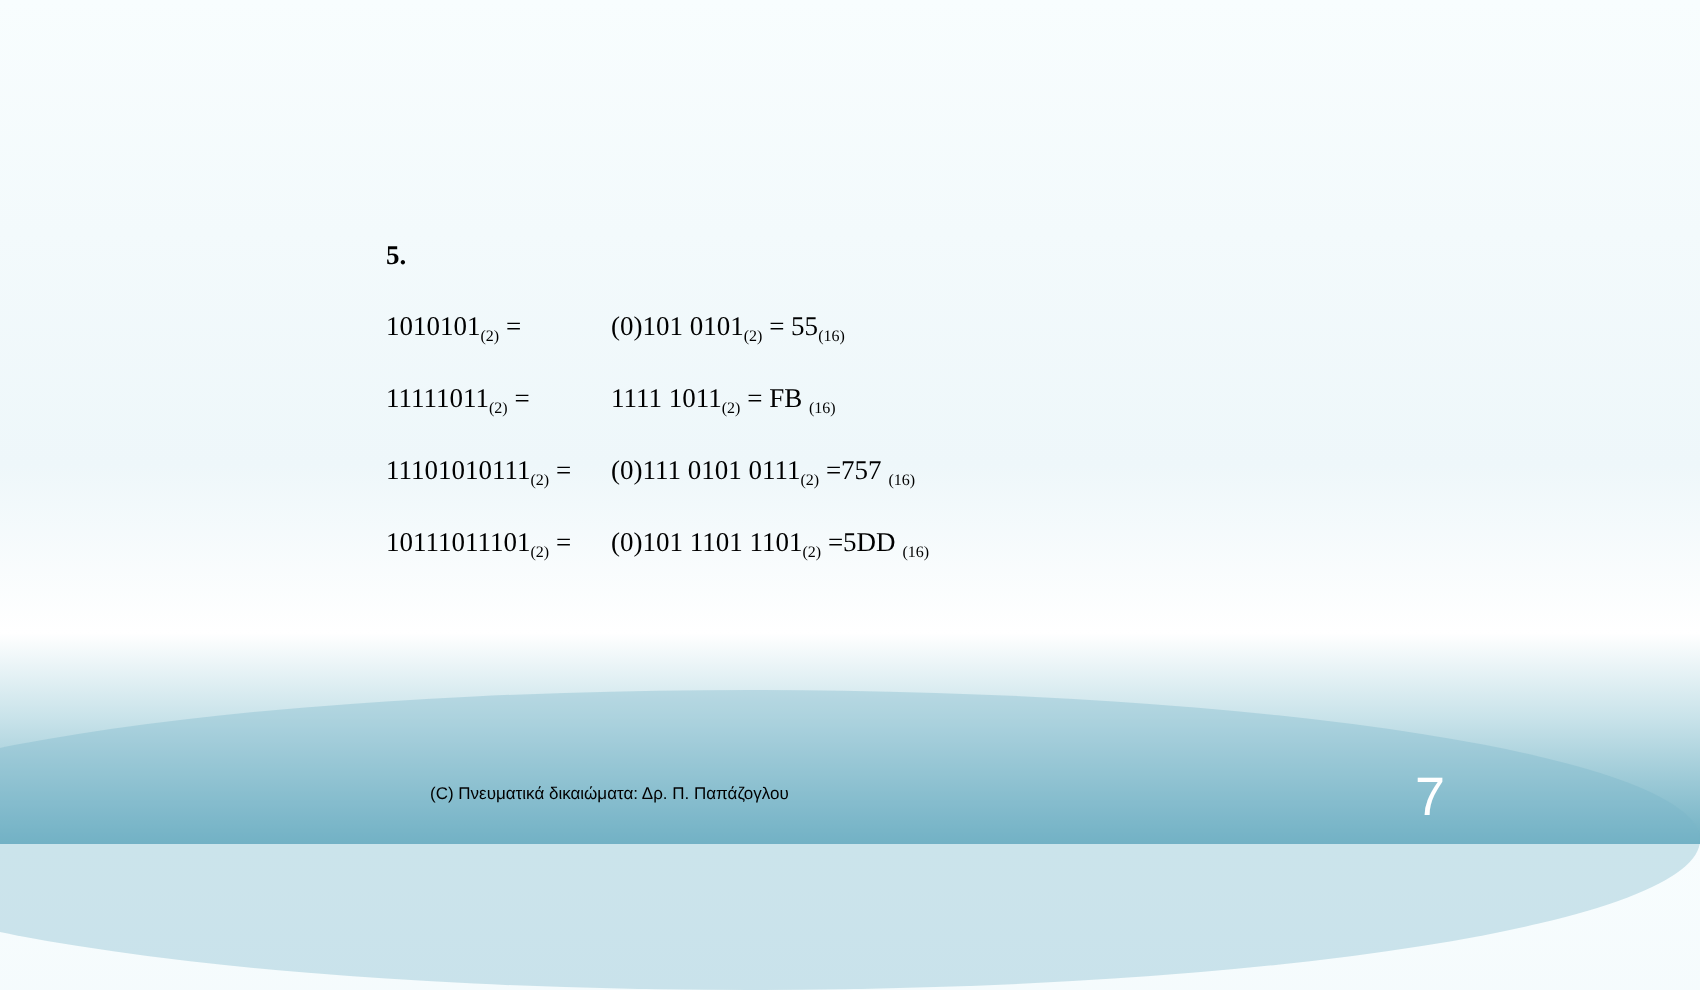5.
1010101<sub>(2)</sub> = (0)101 0101<sub>(2)</sub> = 55<sub>(16)</sub>
11111011<sub>(2)</sub> = 1111 1011<sub>(2)</sub> = FB <sub>(16)</sub>
11101010111<sub>(2)</sub> =
(0)111 0101 0111<sub>(2)</sub> =757 <sub>(16)</sub>
10111011101<sub>(2)</sub> =
(0)101 1101 1101<sub>(2)</sub> =5DD <sub>(16)</sub>
(C) Πνευματικά δικαιώματα: Δρ. Π. Παπάζογλου
7